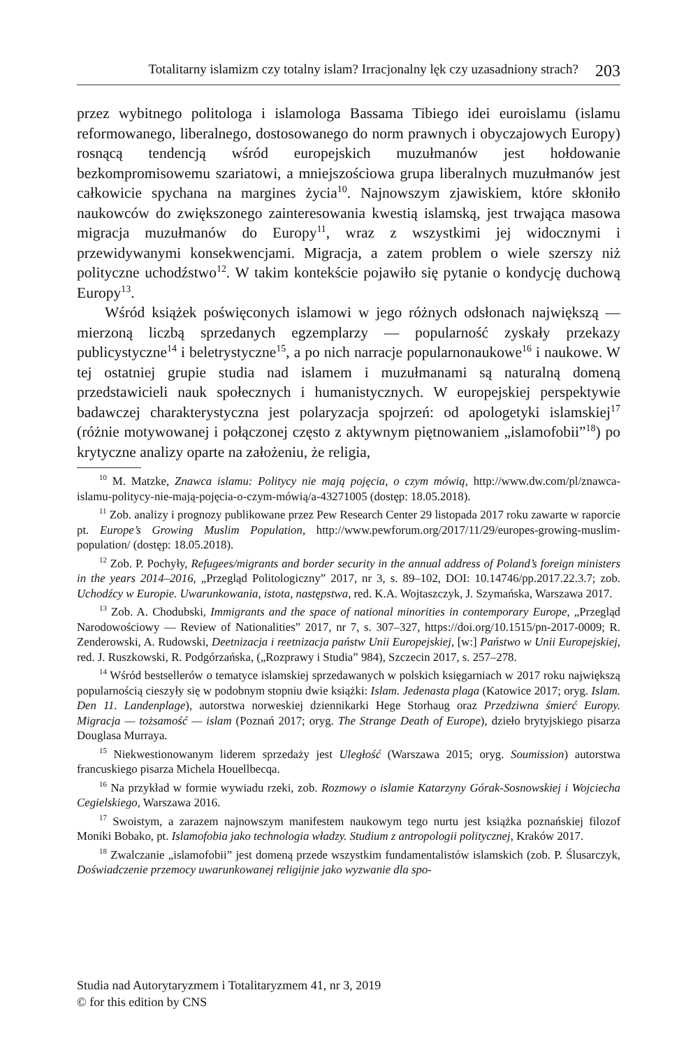Totalitarny islamizm czy totalny islam? Irracjonalny lęk czy uzasadniony strach? 203
przez wybitnego politologa i islamologa Bassama Tibiego idei euroislamu (islamu reformowanego, liberalnego, dostosowanego do norm prawnych i obyczajowych Europy) rosnącą tendencją wśród europejskich muzułmanów jest hołdowanie bezkompromisowemu szariatowi, a mniejszościowa grupa liberalnych muzułmanów jest całkowicie spychana na margines życia<sup>10</sup>. Najnowszym zjawiskiem, które skłoniło naukowców do zwiększonego zainteresowania kwestią islamską, jest trwająca masowa migracja muzułmanów do Europy<sup>11</sup>, wraz z wszystkimi jej widocznymi i przewidywanymi konsekwencjami. Migracja, a zatem problem o wiele szerszy niż polityczne uchodźstwo<sup>12</sup>. W takim kontekście pojawiło się pytanie o kondycję duchową Europy<sup>13</sup>.
Wśród książek poświęconych islamowi w jego różnych odsłonach największą — mierzoną liczbą sprzedanych egzemplarzy — popularność zyskały przekazy publicystyczne<sup>14</sup> i beletrystyczne<sup>15</sup>, a po nich narracje popularnonaukowe<sup>16</sup> i naukowe. W tej ostatniej grupie studia nad islamem i muzułmanami są naturalną domeną przedstawicieli nauk społecznych i humanistycznych. W europejskiej perspektywie badawczej charakterystyczna jest polaryzacja spojrzeń: od apologetyki islamskiej<sup>17</sup> (różnie motywowanej i połączonej często z aktywnym piętnowaniem „islamofobii”<sup>18</sup>) po krytyczne analizy oparte na założeniu, że religia,
<sup>10</sup> M. Matzke, Znawca islamu: Politycy nie mają pojęcia, o czym mówią, http://www.dw.com/pl/znawca-islamu-politycy-nie-mają-pojęcia-o-czym-mówią/a-43271005 (dostęp: 18.05.2018).
<sup>11</sup> Zob. analizy i prognozy publikowane przez Pew Research Center 29 listopada 2017 roku zawarte w raporcie pt. Europe’s Growing Muslim Population, http://www.pewforum.org/2017/11/29/europes-growing-muslim-population/ (dostęp: 18.05.2018).
<sup>12</sup> Zob. P. Pochyły, Refugees/migrants and border security in the annual address of Poland’s foreign ministers in the years 2014–2016, „Przegląd Politologiczny” 2017, nr 3, s. 89–102, DOI: 10.14746/pp.2017.22.3.7; zob. Uchodźcy w Europie. Uwarunkowania, istota, następstwa, red. K.A. Wojtaszczyk, J. Szymańska, Warszawa 2017.
<sup>13</sup> Zob. A. Chodubski, Immigrants and the space of national minorities in contemporary Europe, „Przegląd Narodowościowy — Review of Nationalities” 2017, nr 7, s. 307–327, https://doi.org/10.1515/pn-2017-0009; R. Zenderowski, A. Rudowski, Deetnizacja i reetnizacja państw Unii Europejskiej, [w:] Państwo w Unii Europejskiej, red. J. Ruszkowski, R. Podgórzańska, („Rozprawy i Studia” 984), Szczecin 2017, s. 257–278.
<sup>14</sup> Wśród bestsellerów o tematyce islamskiej sprzedawanych w polskich księgarniach w 2017 roku największą popularnością cieszyły się w podobnym stopniu dwie książki: Islam. Jedenasta plaga (Katowice 2017; oryg. Islam. Den 11. Landenplage), autorstwa norweskiej dziennikarki Hege Storhaug oraz Przedziwna śmierć Europy. Migracja — tożsamość — islam (Poznań 2017; oryg. The Strange Death of Europe), dzieło brytyjskiego pisarza Douglasa Murraya.
<sup>15</sup> Niekwestionowanym liderem sprzedaży jest Uległość (Warszawa 2015; oryg. Soumission) autorstwa francuskiego pisarza Michela Houellbecqa.
<sup>16</sup> Na przykład w formie wywiadu rzeki, zob. Rozmowy o islamie Katarzyny Górak-Sosnowskiej i Wojciecha Cegielskiego, Warszawa 2016.
<sup>17</sup> Swoistym, a zarazem najnowszym manifestem naukowym tego nurtu jest książka poznańskiej filozof Moniki Bobako, pt. Islamofobia jako technologia władzy. Studium z antropologii politycznej, Kraków 2017.
<sup>18</sup> Zwalczanie „islamofobii” jest domeną przede wszystkim fundamentalistów islamskich (zob. P. Ślusarczyk, Doświadczenie przemocy uwarunkowanej religijnie jako wyzwanie dla spo-
Studia nad Autorytaryzmem i Totalitaryzmem 41, nr 3, 2019
© for this edition by CNS